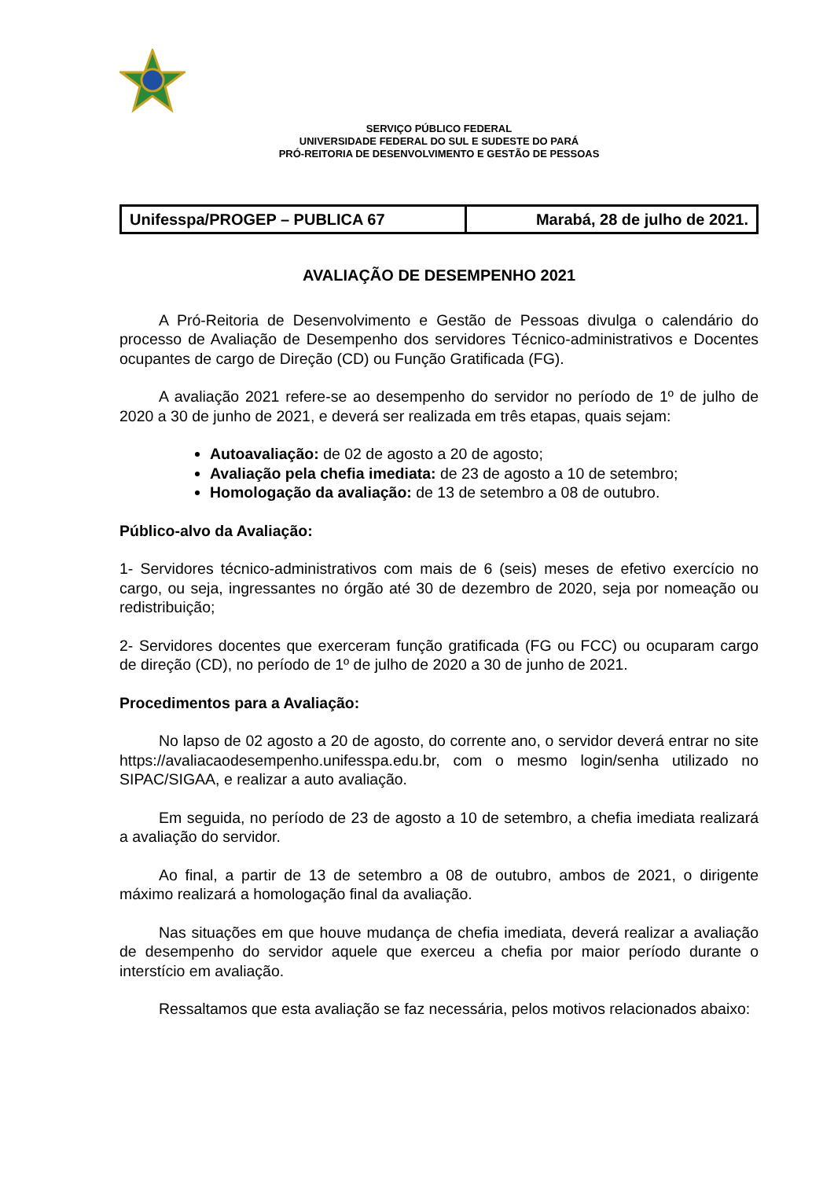SERVIÇO PÚBLICO FEDERAL
UNIVERSIDADE FEDERAL DO SUL E SUDESTE DO PARÁ
PRÓ-REITORIA DE DESENVOLVIMENTO E GESTÃO DE PESSOAS
| Unifesspa/PROGEP – PUBLICA 67 | Marabá, 28 de julho de 2021. |
AVALIAÇÃO DE DESEMPENHO 2021
A Pró-Reitoria de Desenvolvimento e Gestão de Pessoas divulga o calendário do processo de Avaliação de Desempenho dos servidores Técnico-administrativos e Docentes ocupantes de cargo de Direção (CD) ou Função Gratificada (FG).
A avaliação 2021 refere-se ao desempenho do servidor no período de 1º de julho de 2020 a 30 de junho de 2021, e deverá ser realizada em três etapas, quais sejam:
Autoavaliação: de 02 de agosto a 20 de agosto;
Avaliação pela chefia imediata: de 23 de agosto a 10 de setembro;
Homologação da avaliação: de 13 de setembro a 08 de outubro.
Público-alvo da Avaliação:
1- Servidores técnico-administrativos com mais de 6 (seis) meses de efetivo exercício no cargo, ou seja, ingressantes no órgão até 30 de dezembro de 2020, seja por nomeação ou redistribuição;
2- Servidores docentes que exerceram função gratificada (FG ou FCC) ou ocuparam cargo de direção (CD), no período de 1º de julho de 2020 a 30 de junho de 2021.
Procedimentos para a Avaliação:
No lapso de 02 agosto a 20 de agosto, do corrente ano, o servidor deverá entrar no site https://avaliacaodesempenho.unifesspa.edu.br, com o mesmo login/senha utilizado no SIPAC/SIGAA, e realizar a auto avaliação.
Em seguida, no período de 23 de agosto a 10 de setembro, a chefia imediata realizará a avaliação do servidor.
Ao final, a partir de 13 de setembro a 08 de outubro, ambos de 2021, o dirigente máximo realizará a homologação final da avaliação.
Nas situações em que houve mudança de chefia imediata, deverá realizar a avaliação de desempenho do servidor aquele que exerceu a chefia por maior período durante o interstício em avaliação.
Ressaltamos que esta avaliação se faz necessária, pelos motivos relacionados abaixo: